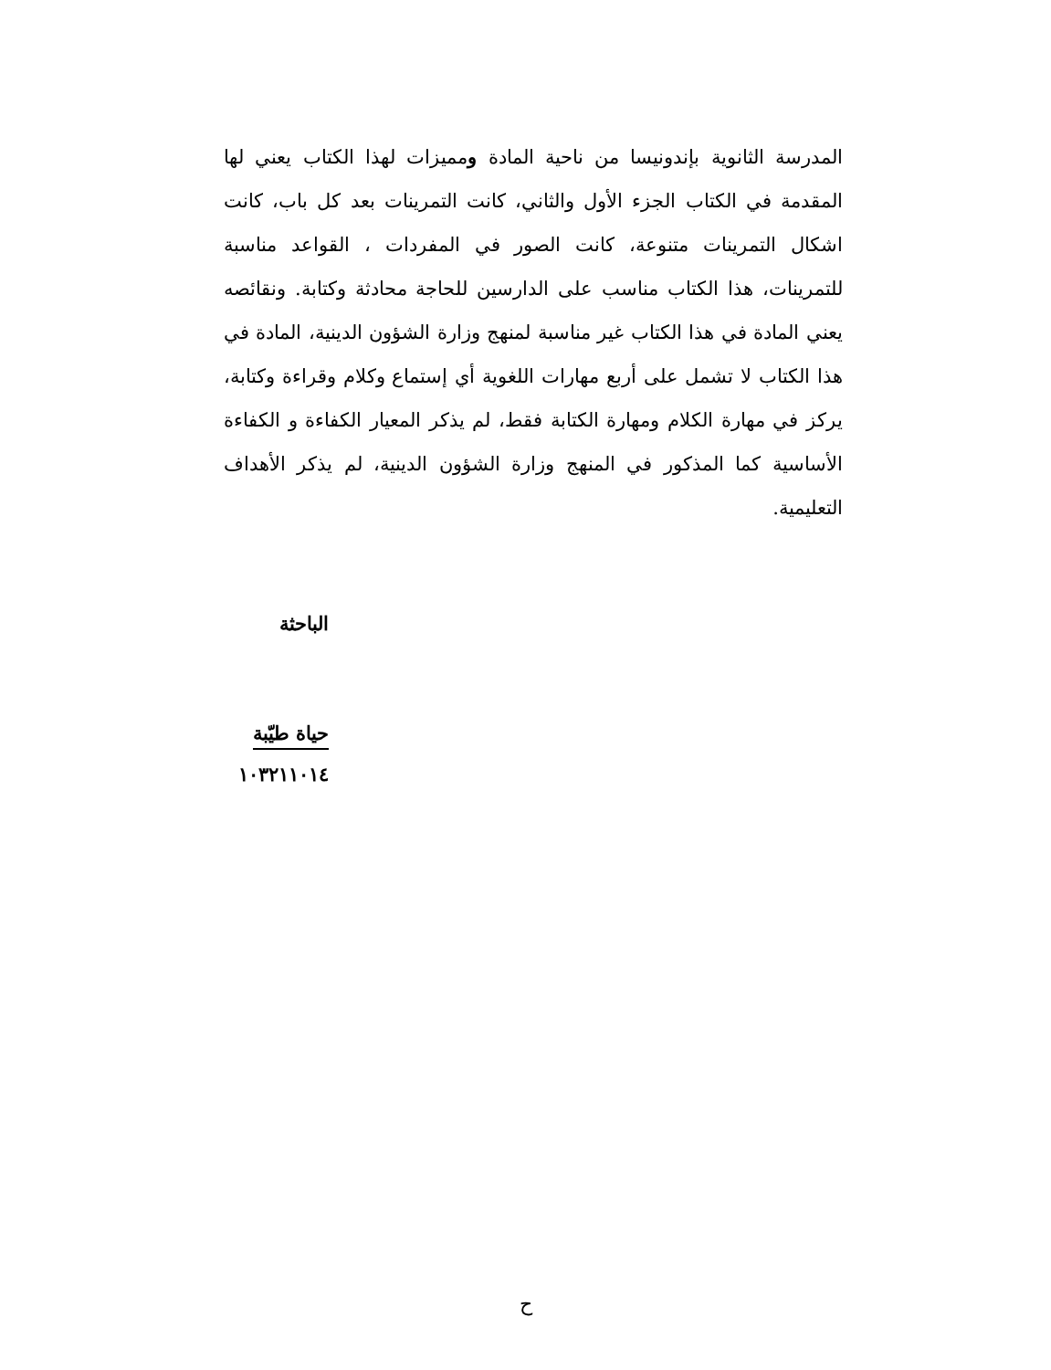المدرسة الثانوية بإندونيسا من ناحية المادة ومميزات لهذا الكتاب يعني لها المقدمة في الكتاب الجزء الأول والثاني، كانت التمرينات بعد كل باب، كانت اشكال التمرينات متنوعة، كانت الصور في المفردات ، القواعد مناسبة للتمرينات، هذا الكتاب مناسب على الدارسين للحاجة محادثة وكتابة. ونقائصه يعني المادة في هذا الكتاب غير مناسبة لمنهج وزارة الشؤون الدينية، المادة في هذا الكتاب لا تشمل على أربع مهارات اللغوية أي إستماع وكلام وقراءة وكتابة، يركز في مهارة الكلام ومهارة الكتابة فقط، لم يذكر المعيار الكفاءة و الكفاءة الأساسية كما المذكور في المنهج وزارة الشؤون الدينية، لم يذكر الأهداف التعليمية.
الباحثة
حياة طيّبة
١٠٣٢١١٠١٤
ح